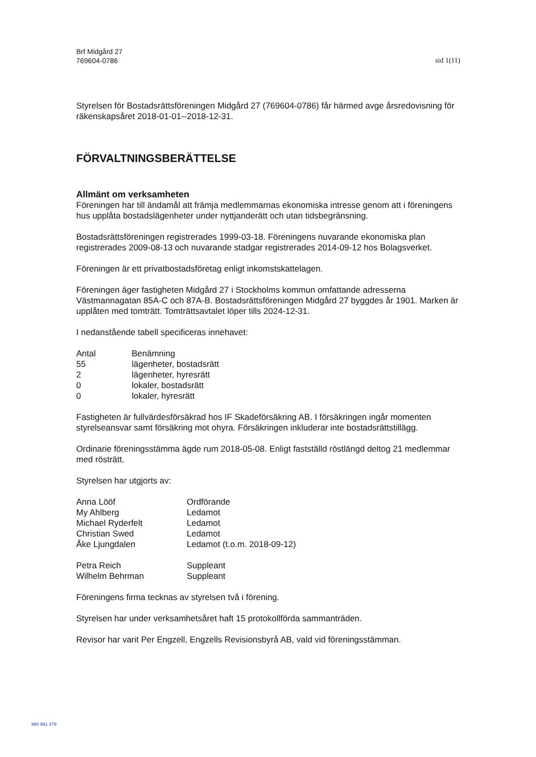Brf Midgård 27
769604-0786
sid 1(11)
Styrelsen för Bostadsrättsföreningen Midgård 27 (769604-0786) får härmed avge årsredovisning för räkenskapsåret 2018-01-01--2018-12-31.
FÖRVALTNINGSBERÄTTELSE
Allmänt om verksamheten
Föreningen har till ändamål att främja medlemmarnas ekonomiska intresse genom att i föreningens hus upplåta bostadslägenheter under nyttjanderätt och utan tidsbegränsning.
Bostadsrättsföreningen registrerades 1999-03-18. Föreningens nuvarande ekonomiska plan registrerades 2009-08-13 och nuvarande stadgar registrerades 2014-09-12 hos Bolagsverket.
Föreningen är ett privatbostadsföretag enligt inkomstskattelagen.
Föreningen äger fastigheten Midgård 27 i Stockholms kommun omfattande adresserna Västmannagatan 85A-C och 87A-B. Bostadsrättsföreningen Midgård 27 byggdes år 1901. Marken är upplåten med tomträtt. Tomträttsavtalet löper tills 2024-12-31.
I nedanstående tabell specificeras innehavet:
| Antal | Benämning |
| --- | --- |
| 55 | lägenheter, bostadsrätt |
| 2 | lägenheter, hyresrätt |
| 0 | lokaler, bostadsrätt |
| 0 | lokaler, hyresrätt |
Fastigheten är fullvärdesförsäkrad hos IF Skadeförsäkring AB. I försäkringen ingår momenten styrelseansvar samt försäkring mot ohyra. Försäkringen inkluderar inte bostadsrättstillägg.
Ordinarie föreningsstämma ägde rum 2018-05-08. Enligt fastställd röstlängd deltog 21 medlemmar med rösträtt.
Styrelsen har utgjorts av:
| Anna Lööf | Ordförande |
| My Ahlberg | Ledamot |
| Michael Ryderfelt | Ledamot |
| Christian Swed | Ledamot |
| Åke Ljungdalen | Ledamot (t.o.m. 2018-09-12) |
| Petra Reich | Suppleant |
| Wilhelm Behrman | Suppleant |
Föreningens firma tecknas av styrelsen två i förening.
Styrelsen har under verksamhetsåret haft 15 protokollförda sammanträden.
Revisor har varit Per Engzell, Engzells Revisionsbyrå AB, vald vid föreningsstämman.
960 991 479